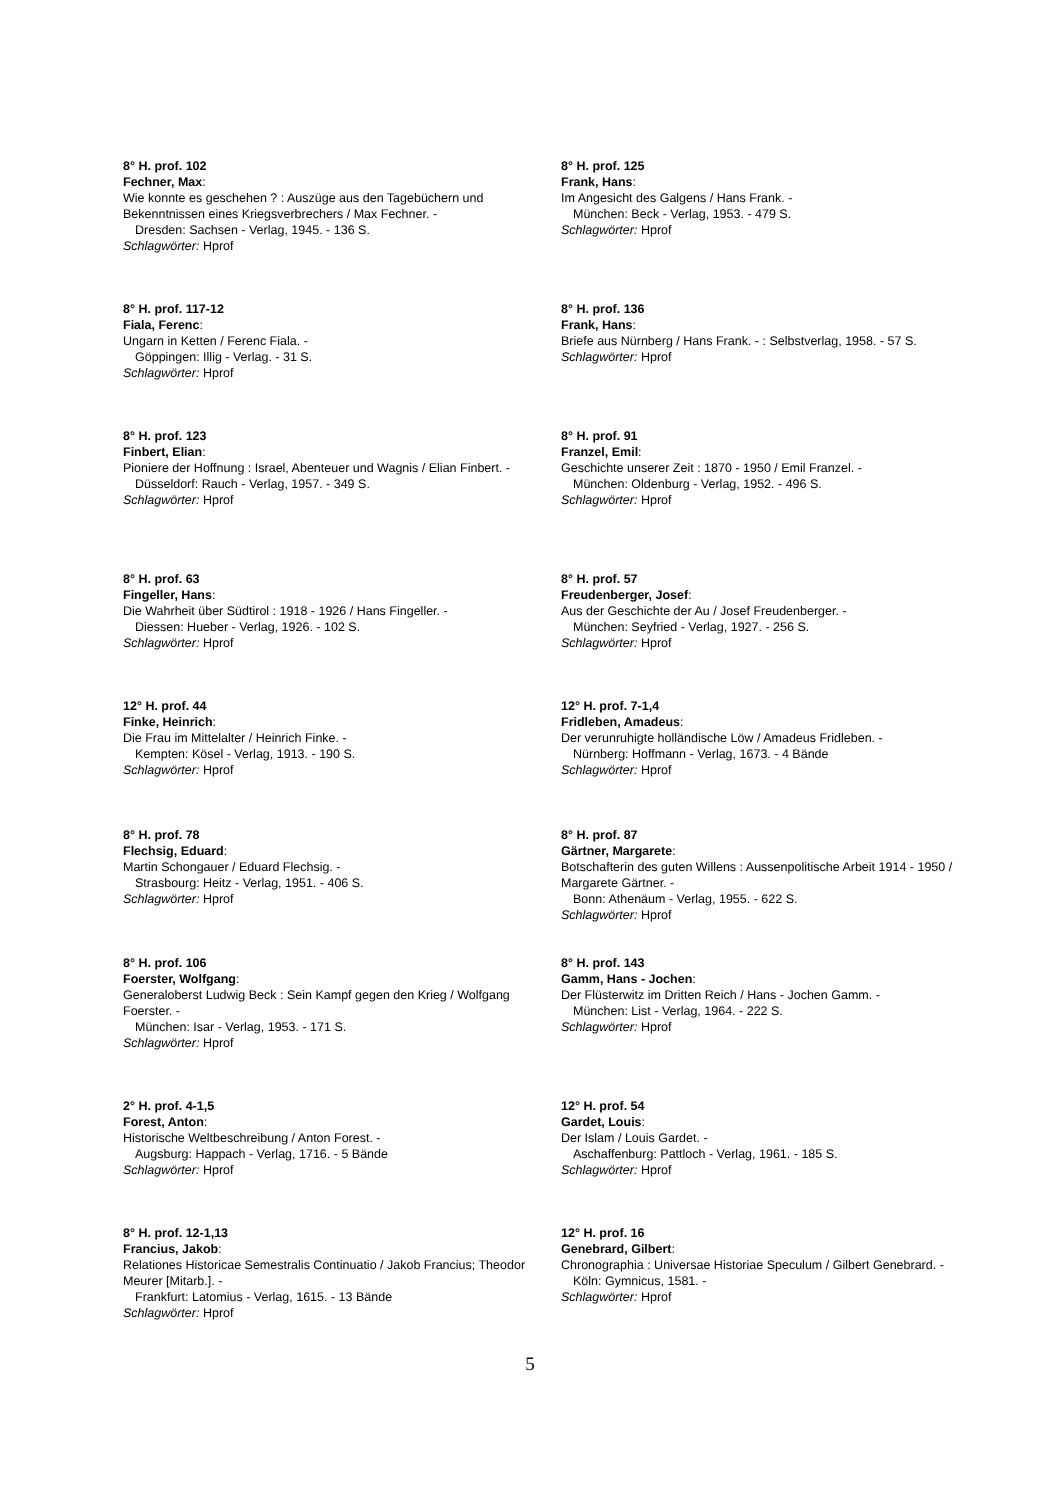8° H. prof. 102
Fechner, Max:
Wie konnte es geschehen ? : Auszüge aus den Tagebüchern und Bekenntnissen eines Kriegsverbrechers / Max Fechner. -
Dresden: Sachsen - Verlag, 1945. - 136 S.
Schlagwörter: Hprof
8° H. prof. 125
Frank, Hans:
Im Angesicht des Galgens / Hans Frank. -
München: Beck - Verlag, 1953. - 479 S.
Schlagwörter: Hprof
8° H. prof. 117-12
Fiala, Ferenc:
Ungarn in Ketten / Ferenc Fiala. -
Göppingen: Illig - Verlag. - 31 S.
Schlagwörter: Hprof
8° H. prof. 136
Frank, Hans:
Briefe aus Nürnberg / Hans Frank. - : Selbstverlag, 1958. - 57 S.
Schlagwörter: Hprof
8° H. prof. 123
Finbert, Elian:
Pioniere der Hoffnung : Israel, Abenteuer und Wagnis / Elian Finbert. -
Düsseldorf: Rauch - Verlag, 1957. - 349 S.
Schlagwörter: Hprof
8° H. prof. 91
Franzel, Emil:
Geschichte unserer Zeit : 1870 - 1950 / Emil Franzel. -
München: Oldenburg - Verlag, 1952. - 496 S.
Schlagwörter: Hprof
8° H. prof. 63
Fingeller, Hans:
Die Wahrheit über Südtirol : 1918 - 1926 / Hans Fingeller. -
Diessen: Hueber - Verlag, 1926. - 102 S.
Schlagwörter: Hprof
8° H. prof. 57
Freudenberger, Josef:
Aus der Geschichte der Au / Josef Freudenberger. -
München: Seyfried - Verlag, 1927. - 256 S.
Schlagwörter: Hprof
12° H. prof. 44
Finke, Heinrich:
Die Frau im Mittelalter / Heinrich Finke. -
Kempten: Kösel - Verlag, 1913. - 190 S.
Schlagwörter: Hprof
12° H. prof. 7-1,4
Fridleben, Amadeus:
Der verunruhigte holländische Löw / Amadeus Fridleben. -
Nürnberg: Hoffmann - Verlag, 1673. - 4 Bände
Schlagwörter: Hprof
8° H. prof. 78
Flechsig, Eduard:
Martin Schongauer / Eduard Flechsig. -
Strasbourg: Heitz - Verlag, 1951. - 406 S.
Schlagwörter: Hprof
8° H. prof. 87
Gärtner, Margarete:
Botschafterin des guten Willens : Aussenpolitische Arbeit 1914 - 1950 / Margarete Gärtner. -
Bonn: Athenäum - Verlag, 1955. - 622 S.
Schlagwörter: Hprof
8° H. prof. 106
Foerster, Wolfgang:
Generaloberst Ludwig Beck : Sein Kampf gegen den Krieg / Wolfgang Foerster. -
München: Isar - Verlag, 1953. - 171 S.
Schlagwörter: Hprof
8° H. prof. 143
Gamm, Hans - Jochen:
Der Flüsterwitz im Dritten Reich / Hans - Jochen Gamm. -
München: List - Verlag, 1964. - 222 S.
Schlagwörter: Hprof
2° H. prof. 4-1,5
Forest, Anton:
Historische Weltbeschreibung / Anton Forest. -
Augsburg: Happach - Verlag, 1716. - 5 Bände
Schlagwörter: Hprof
12° H. prof. 54
Gardet, Louis:
Der Islam / Louis Gardet. -
Aschaffenburg: Pattloch - Verlag, 1961. - 185 S.
Schlagwörter: Hprof
8° H. prof. 12-1,13
Francius, Jakob:
Relationes Historicae Semestralis Continuatio / Jakob Francius; Theodor Meurer [Mitarb.]. -
Frankfurt: Latomius - Verlag, 1615. - 13 Bände
Schlagwörter: Hprof
12° H. prof. 16
Genebrard, Gilbert:
Chronographia : Universae Historiae Speculum / Gilbert Genebrard. -
Köln: Gymnicus, 1581. -
Schlagwörter: Hprof
5